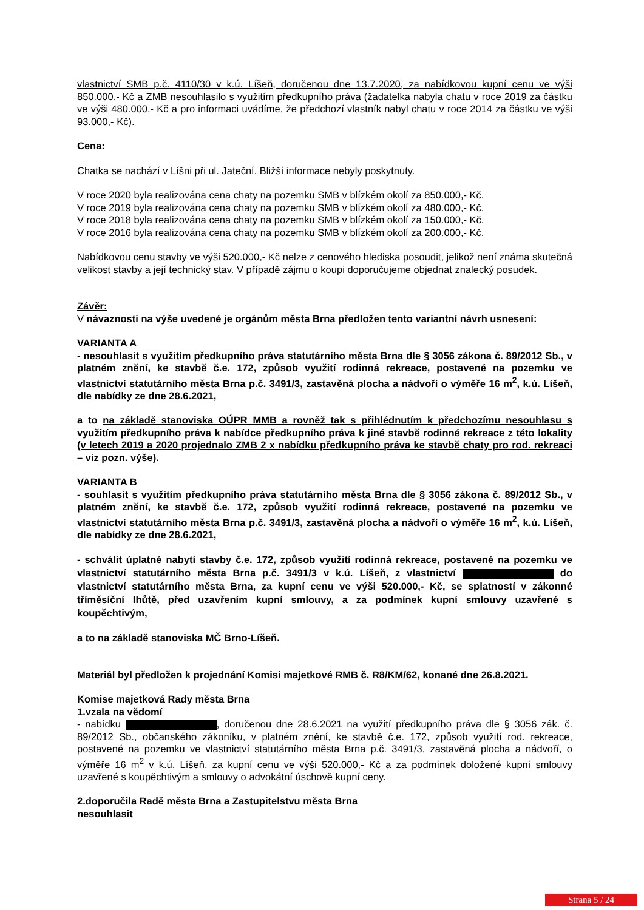vlastnictví SMB p.č. 4110/30 v k.ú. Líšeň, doručenou dne 13.7.2020, za nabídkovou kupní cenu ve výši 850.000,- Kč a ZMB nesouhlasilo s využitím předkupního práva (žadatelka nabyla chatu v roce 2019 za částku ve výši 480.000,- Kč a pro informaci uvádíme, že předchozí vlastník nabyl chatu v roce 2014 za částku ve výši 93.000,- Kč).
Cena:
Chatka se nachází v Líšni při ul. Jateční. Bližší informace nebyly poskytnuty.
V roce 2020 byla realizována cena chaty na pozemku SMB v blízkém okolí za 850.000,- Kč.
V roce 2019 byla realizována cena chaty na pozemku SMB v blízkém okolí za 480.000,- Kč.
V roce 2018 byla realizována cena chaty na pozemku SMB v blízkém okolí za 150.000,- Kč.
V roce 2016 byla realizována cena chaty na pozemku SMB v blízkém okolí za 200.000,- Kč.
Nabídkovou cenu stavby ve výši 520.000,- Kč nelze z cenového hlediska posoudit, jelikož není známa skutečná velikost stavby a její technický stav. V případě zájmu o koupi doporučujeme objednat znalecký posudek.
Závěr:
V návaznosti na výše uvedené je orgánům města Brna předložen tento variantní návrh usnesení:
VARIANTA A
- nesouhlasit s využitím předkupního práva statutárního města Brna dle § 3056 zákona č. 89/2012 Sb., v platném znění, ke stavbě č.e. 172, způsob využití rodinná rekreace, postavené na pozemku ve vlastnictví statutárního města Brna p.č. 3491/3, zastavěná plocha a nádvoří o výměře 16 m<sup>2</sup>, k.ú. Líšeň, dle nabídky ze dne 28.6.2021,
a to na základě stanoviska OÚPR MMB a rovněž tak s přihlédnutím k předchozímu nesouhlasu s využitím předkupního práva k nabídce předkupního práva k jiné stavbě rodinné rekreace z této lokality (v letech 2019 a 2020 projednalo ZMB 2 x nabídku předkupního práva ke stavbě chaty pro rod. rekreaci – viz pozn. výše).
VARIANTA B
- souhlasit s využitím předkupního práva statutárního města Brna dle § 3056 zákona č. 89/2012 Sb., v platném znění, ke stavbě č.e. 172, způsob využití rodinná rekreace, postavené na pozemku ve vlastnictví statutárního města Brna p.č. 3491/3, zastavěná plocha a nádvoří o výměře 16 m<sup>2</sup>, k.ú. Líšeň, dle nabídky ze dne 28.6.2021,
- schválit úplatné nabytí stavby č.e. 172, způsob využití rodinná rekreace, postavené na pozemku ve vlastnictví statutárního města Brna p.č. 3491/3 v k.ú. Líšeň, z vlastnictví do vlastnictví statutárního města Brna, za kupní cenu ve výši 520.000,- Kč, se splatností v zákonné tříměsíční lhůtě, před uzavřením kupní smlouvy, a za podmínek kupní smlouvy uzavřené s koupěchtivým,
a to na základě stanoviska MČ Brno-Líšeň.
Materiál byl předložen k projednání Komisi majetkové RMB č. R8/KM/62, konané dne 26.8.2021.
Komise majetková Rady města Brna
1.vzala na vědomí
- nabídku , doručenou dne 28.6.2021 na využití předkupního práva dle § 3056 zák. č. 89/2012 Sb., občanského zákoníku, v platném znění, ke stavbě č.e. 172, způsob využití rod. rekreace, postavené na pozemku ve vlastnictví statutárního města Brna p.č. 3491/3, zastavěná plocha a nádvoří, o výměře 16 m<sup>2</sup> v k.ú. Líšeň, za kupní cenu ve výši 520.000,- Kč a za podmínek doložené kupní smlouvy uzavřené s koupěchtivým a smlouvy o advokátní úschově kupní ceny.
2.doporučila Radě města Brna a Zastupitelstvu města Brna
nesouhlasit
Strana 5 / 24